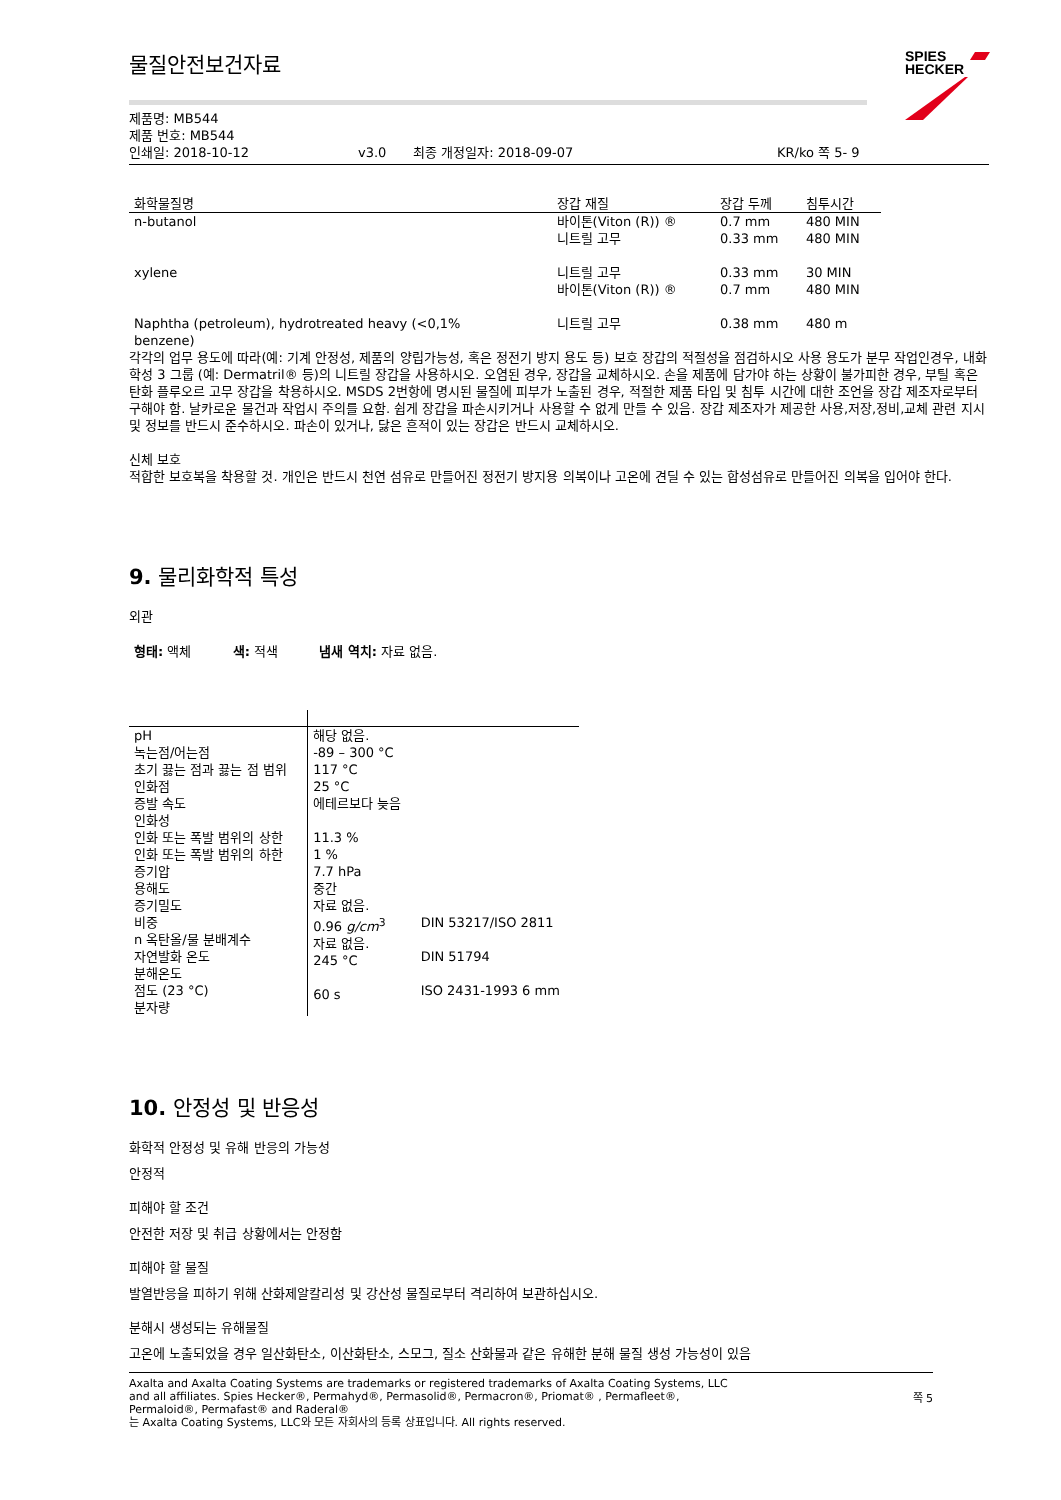SPIES
HECKER
물질안전보건자료
제품명: MB544
제품 번호: MB544
인쇄일: 2018-10-12 v3.0 최종 개정일자: 2018-09-07 KR/ko 쪽 5- 9
| 화학물질명 | 장갑 재질 | 장갑 두께 | 침투시간 |
| --- | --- | --- | --- |
| n-butanol | 바이톤(Viton (R)) ® 니트릴 고무 | 0.7 mm 0.33 mm | 480 MIN 480 MIN |
| xylene | 니트릴 고무 바이톤(Viton (R)) ® | 0.33 mm 0.7 mm | 30 MIN 480 MIN |
| Naphtha (petroleum), hydrotreated heavy (<0,1% benzene) | 니트릴 고무 | 0.38 mm | 480 m |
각각의 업무 용도에 따라(예: 기계 안정성, 제품의 양립가능성, 혹은 정전기 방지 용도 등) 보호 장갑의 적절성을 점검하시오 사용 용도가 분무 작업인경우, 내화학성 3 그룹 (예: Dermatril® 등)의 니트릴 장갑을 사용하시오. 오염된 경우, 장갑을 교체하시오. 손을 제품에 담가야 하는 상황이 불가피한 경우, 부틸 혹은 탄화 플루오르 고무 장갑을 착용하시오. MSDS 2번항에 명시된 물질에 피부가 노출된 경우, 적절한 제품 타입 및 침투 시간에 대한 조언을 장갑 제조자로부터 구해야 함. 날카로운 물건과 작업시 주의를 요함. 쉽게 장갑을 파손시키거나 사용할 수 없게 만들 수 있음. 장갑 제조자가 제공한 사용,저장,정비,교체 관련 지시 및 정보를 반드시 준수하시오. 파손이 있거나, 닳은 흔적이 있는 장갑은 반드시 교체하시오.
신체 보호
적합한 보호복을 착용할 것. 개인은 반드시 천연 섬유로 만들어진 정전기 방지용 의복이나 고온에 견딜 수 있는 합성섬유로 만들어진 의복을 입어야 한다.
9. 물리화학적 특성
외관
형태: 액체 색: 적색 냄새 역치: 자료 없음.
| pH 녹는점/어는점 초기 끓는 점과 끓는 점 범위 인화점 증발 속도 인화성 인화 또는 폭발 범위의 상한 인화 또는 폭발 범위의 하한 증기압 용해도 증기밀도 비중 n 옥탄올/물 분배계수 자연발화 온도 분해온도 점도 (23 °C) 분자량 | 해당 없음. -89 – 300 °C 117 °C 25 °C 에테르보다 늦음 11.3 % 1 % 7.7 hPa 중간 자료 없음. 0.96 g/cm<sup>3</sup> 자료 없음. 245 °C 60 s | DIN 53217/ISO 2811 DIN 51794 ISO 2431-1993 6 mm |
10. 안정성 및 반응성
화학적 안정성 및 유해 반응의 가능성
안정적
피해야 할 조건
안전한 저장 및 취급 상황에서는 안정함
피해야 할 물질
발열반응을 피하기 위해 산화제알칼리성 및 강산성 물질로부터 격리하여 보관하십시오.
분해시 생성되는 유해물질
고온에 노출되었을 경우 일산화탄소, 이산화탄소, 스모그, 질소 산화물과 같은 유해한 분해 물질 생성 가능성이 있음
Axalta and Axalta Coating Systems are trademarks or registered trademarks of Axalta Coating Systems, LLC and all affiliates. Spies Hecker®, Permahyd®, Permasolid®, Permacron®, Priomat® , Permafleet®, Permaloid®, Permafast® and Raderal®
는 Axalta Coating Systems, LLC와 모든 자회사의 등록 상표입니다. All rights reserved.
쪽 5